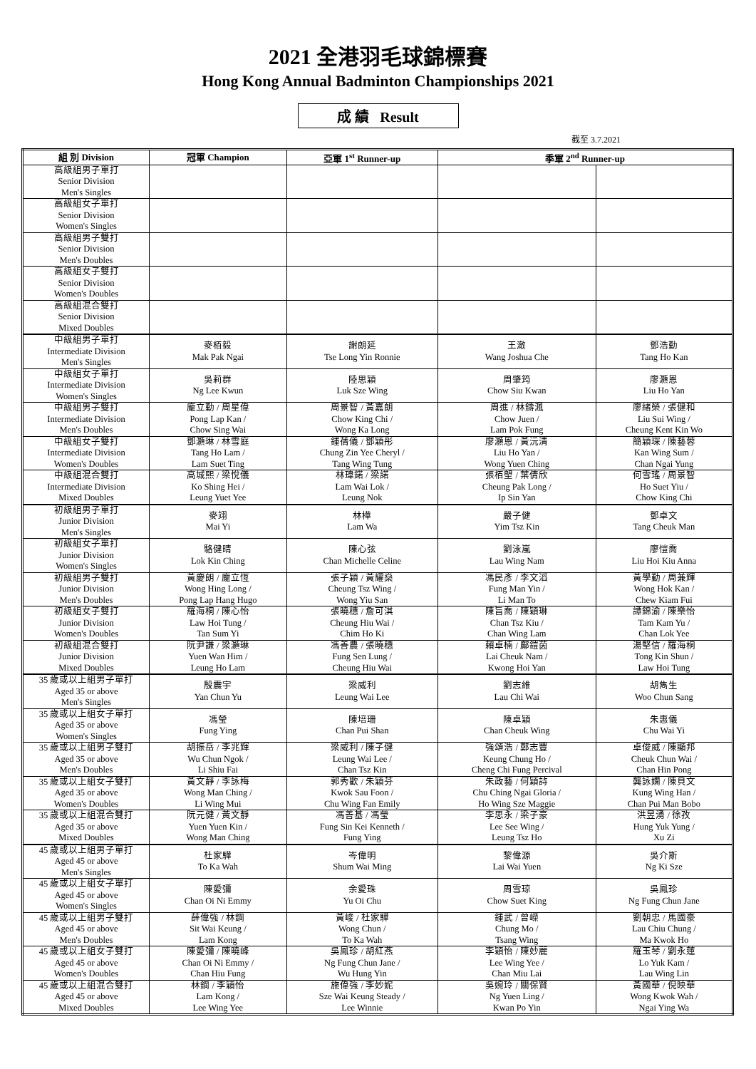2021 全港羽毛球錦標賽
Hong Kong Annual Badminton Championships 2021
成 績 Result
截至 3.7.2021
| 組 別 Division | 冠軍 Champion | 亞軍 1<sup>st</sup> Runner-up | 季軍 2<sup>nd</sup> Runner-up | |
| --- | --- | --- | --- | --- |
| 高級組男子單打 Senior Division Men's Singles | | | | |
| 高級組女子單打 Senior Division Women's Singles | | | | |
| 高級組男子雙打 Senior Division Men's Doubles | | | | |
| 高級組女子雙打 Senior Division Women's Doubles | | | | |
| 高級組混合雙打 Senior Division Mixed Doubles | | | | |
| 中級組男子單打 Intermediate Division Men's Singles | 麥栢毅 Mak Pak Ngai | 謝朗延 Tse Long Yin Ronnie | 王澈 Wang Joshua Che | 鄧浩勤 Tang Ho Kan |
| 中級組女子單打 Intermediate Division Women's Singles | 吳莉群 Ng Lee Kwun | 陸思穎 Luk Sze Wing | 周肇筠 Chow Siu Kwan | 廖灝恩 Liu Ho Yan |
| 中級組男子雙打 Intermediate Division Men's Doubles | 龐立勤 / 周星偉 Pong Lap Kan / Chow Sing Wai | 周景智 / 黃嘉朗 Chow King Chi / Wong Ka Long | 周進 / 林鑄渢 Chow Juen / Lam Pok Fung | 廖緒榮 / 張健和 Liu Sui Wing / Cheung Kent Kin Wo |
| 中級組女子雙打 Intermediate Division Women's Doubles | 鄧灝琳 / 林雪庭 Tang Ho Lam / Lam Suet Ting | 鍾蒨儀 / 鄧穎彤 Chung Zin Yee Cheryl / Tang Wing Tung | 廖灝恩 / 黃沅清 Liu Ho Yan / Wong Yuen Ching | 簡穎琛 / 陳藝蓉 Kan Wing Sum / Chan Ngai Yung |
| 中級組混合雙打 Intermediate Division Mixed Doubles | 高城熙 / 梁悅儀 Ko Shing Hei / Leung Yuet Yee | 林瑋鍩 / 梁諾 Lam Wai Lok / Leung Nok | 張栢塱 / 葉倩欣 Cheung Pak Long / Ip Sin Yan | 何雪瑤 / 周景智 Ho Suet Yiu / Chow King Chi |
| 初級組男子單打 Junior Division Men's Singles | 麥翊 Mai Yi | 林樺 Lam Wa | 嚴子健 Yim Tsz Kin | 鄧卓文 Tang Cheuk Man |
| 初級組女子單打 Junior Division Women's Singles | 駱健晴 Lok Kin Ching | 陳心弦 Chan Michelle Celine | 劉泳嵐 Lau Wing Nam | 廖愷喬 Liu Hoi Kiu Anna |
| 初級組男子雙打 Junior Division Men's Doubles | 黃慶朗 / 龐立恆 Wong Hing Long / Pong Lap Hang Hugo | 張子穎 / 黃耀燊 Cheung Tsz Wing / Wong Yiu San | 馮民彥 / 李文滔 Fung Man Yin / Li Man To | 黃學勤 / 周兼輝 Wong Hok Kan / Chew Kiam Fui |
| 初級組女子雙打 Junior Division Women's Doubles | 羅海桐 / 陳心怡 Law Hoi Tung / Tan Sum Yi | 張曉穗 / 詹可淇 Cheung Hiu Wai / Chim Ho Ki | 陳旨喬 / 陳穎琳 Chan Tsz Kiu / Chan Wing Lam | 譚錦渝 / 陳樂怡 Tam Kam Yu / Chan Lok Yee |
| 初級組混合雙打 Junior Division Mixed Doubles | 阮尹謙 / 梁灝琳 Yuen Wan Him / Leung Ho Lam | 馮善農 / 張曉穗 Fung Sen Lung / Cheung Hiu Wai | 賴卓楠 / 鄺鎧茵 Lai Cheuk Nam / Kwong Hoi Yan | 湯堅信 / 羅海桐 Tong Kin Shun / Law Hoi Tung |
| 35 歲或以上組男子單打 Aged 35 or above Men's Singles | 殷震宇 Yan Chun Yu | 梁威利 Leung Wai Lee | 劉志維 Lau Chi Wai | 胡雋生 Woo Chun Sang |
| 35 歲或以上組女子單打 Aged 35 or above Women's Singles | 馮瑩 Fung Ying | 陳培珊 Chan Pui Shan | 陳卓穎 Chan Cheuk Wing | 朱惠儀 Chu Wai Yi |
| 35 歲或以上組男子雙打 Aged 35 or above Men's Doubles | 胡振岳 / 李兆輝 Wu Chun Ngok / Li Shiu Fai | 梁威利 / 陳子健 Leung Wai Lee / Chan Tsz Kin | 強頌浩 / 鄭志豐 Keung Chung Ho / Cheng Chi Fung Percival | 卓俊威 / 陳顯邦 Cheuk Chun Wai / Chan Hin Pong |
| 35 歲或以上組女子雙打 Aged 35 or above Women's Doubles | 黃文靜 / 李詠梅 Wong Man Ching / Li Wing Mui | 郭秀歡 / 朱穎芬 Kwok Sau Foon / Chu Wing Fan Emily | 朱政藝 / 何穎詩 Chu Ching Ngai Gloria / Ho Wing Sze Maggie | 龔詠嫻 / 陳貝文 Kung Wing Han / Chan Pui Man Bobo |
| 35 歲或以上組混合雙打 Aged 35 or above Mixed Doubles | 阮元健 / 黃文靜 Yuen Yuen Kin / Wong Man Ching | 馮善基 / 馮瑩 Fung Sin Kei Kenneth / Fung Ying | 李思永 / 梁子豪 Lee See Wing / Leung Tsz Ho | 洪昱湧 / 徐孜 Hung Yuk Yung / Xu Zi |
| 45 歲或以上組男子單打 Aged 45 or above Men's Singles | 杜家驊 To Ka Wah | 岑偉明 Shum Wai Ming | 黎偉源 Lai Wai Yuen | 吳介斯 Ng Ki Sze |
| 45 歲或以上組女子單打 Aged 45 or above Women's Singles | 陳愛彌 Chan Oi Ni Emmy | 余愛珠 Yu Oi Chu | 周雪琼 Chow Suet King | 吳鳳珍 Ng Fung Chun Jane |
| 45 歲或以上組男子雙打 Aged 45 or above Men's Doubles | 薛偉強 / 林鋼 Sit Wai Keung / Lam Kong | 黃峻 / 杜家驊 Wong Chun / To Ka Wah | 鍾武 / 曾嶸 Chung Mo / Tsang Wing | 劉朝忠 / 馬國豪 Lau Chiu Chung / Ma Kwok Ho |
| 45 歲或以上組女子雙打 Aged 45 or above Women's Doubles | 陳愛彌 / 陳曉峰 Chan Oi Ni Emmy / Chan Hiu Fung | 吳鳳珍 / 胡紅燕 Ng Fung Chun Jane / Wu Hung Yin | 李穎怡 / 陳妙麗 Lee Wing Yee / Chan Miu Lai | 羅玉琴 / 劉永蓮 Lo Yuk Kam / Lau Wing Lin |
| 45 歲或以上組混合雙打 Aged 45 or above Mixed Doubles | 林鋼 / 李穎怡 Lam Kong / Lee Wing Yee | 施偉強 / 李妙妮 Sze Wai Keung Steady / Lee Winnie | 吳婉玲 / 關保賢 Ng Yuen Ling / Kwan Po Yin | 黃國華 / 倪映華 Wong Kwok Wah / Ngai Ying Wa |